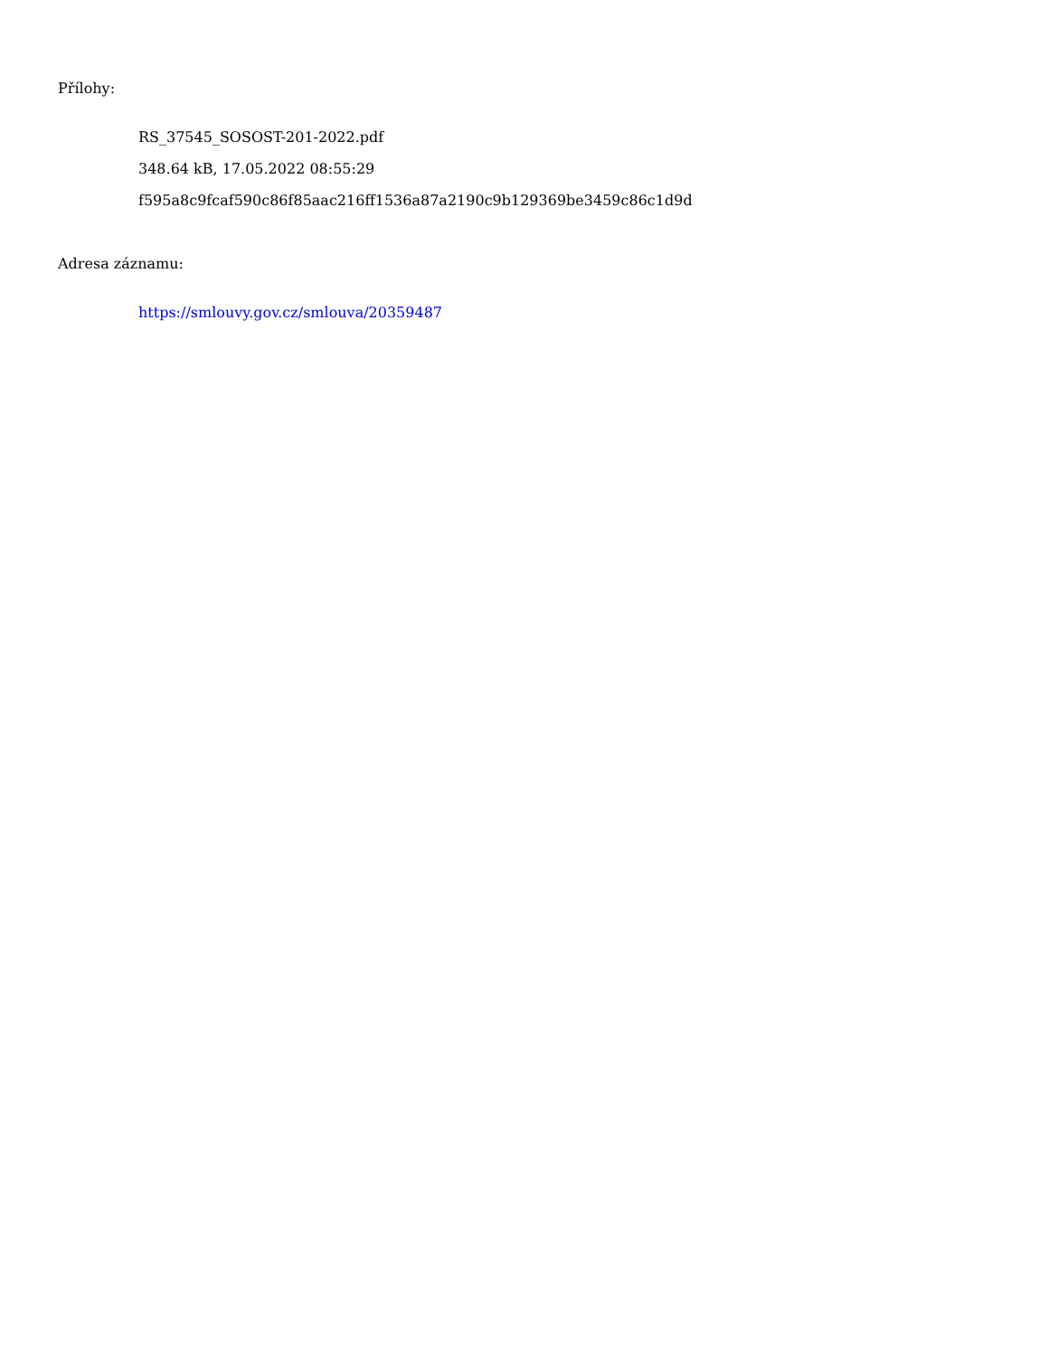Přílohy:
RS_37545_SOSOST-201-2022.pdf
348.64 kB, 17.05.2022 08:55:29
f595a8c9fcaf590c86f85aac216ff1536a87a2190c9b129369be3459c86c1d9d
Adresa záznamu:
https://smlouvy.gov.cz/smlouva/20359487